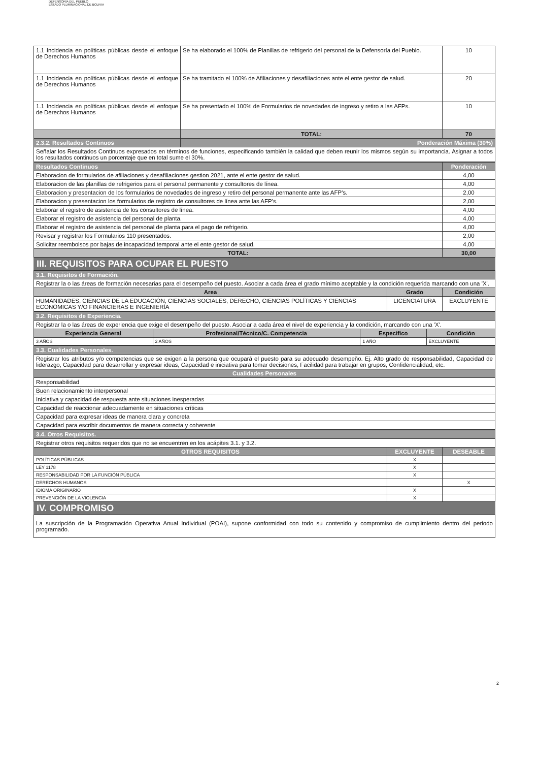DEFENSORÍA DEL PUEBLO
ESTADO PLURINACIONAL DE BOLIVIA
| 1.1 Incidencia en políticas públicas desde el enfoque de Derechos Humanos | Se ha elaborado el 100% de Planillas de refrigerio del personal de la Defensoría del Pueblo. | 10 |
| 1.1 Incidencia en políticas públicas desde el enfoque de Derechos Humanos | Se ha tramitado el 100% de Afiliaciones y desafiliaciones ante el ente gestor de salud. | 20 |
| 1.1 Incidencia en políticas públicas desde el enfoque de Derechos Humanos | Se ha presentado el 100% de Formularios de novedades de ingreso y retiro a las AFPs. | 10 |
| | TOTAL: | 70 |
| 2.3.2. Resultados Continuos | Ponderación Máxima (30%) | |
| Señalar los Resultados Continuos expresados en términos de funciones, especificando también la calidad que deben reunir los mismos según su importancia. Asignar a todos los resultados continuos un porcentaje que en total sume el 30%. | | |
| Resultados Continuos | Ponderación |
| --- | --- |
| Elaboracion de formularios de afiliaciones y desafiliaciones gestion 2021, ante el ente gestor de salud. | 4,00 |
| Elaboracion de las planillas de refrigerios para el personal permanente y consultores de línea. | 4,00 |
| Elaboracion y presentacion de los formularios de novedades de ingreso y retiro del personal permanente ante las AFP's. | 2,00 |
| Elaboracion y presentacion los formularios de registro de consultores de línea ante las AFP's. | 2,00 |
| Elaborar el registro de asistencia de los consultores de línea. | 4,00 |
| Elaborar el registro de asistencia del personal de planta. | 4,00 |
| Elaborar el registro de asistencia del personal de planta para el pago de refrigerio. | 4,00 |
| Revisar y registrar los Formularios 110 presentados. | 2,00 |
| Solicitar reembolsos por bajas de incapacidad temporal ante el ente gestor de salud. | 4,00 |
| TOTAL: | 30,00 |
III. REQUISITOS PARA OCUPAR EL PUESTO
| 3.1. Requisitos de Formación. | | |
| Registrar la o las áreas de formación necesarias para el desempeño del puesto. Asociar a cada área el grado mínimo aceptable y la condición requerida marcando con una 'X'. | | |
| Area | Grado | Condición |
| HUMANIDADES, CIENCIAS DE LA EDUCACIÓN, CIENCIAS SOCIALES, DERECHO, CIENCIAS POLÍTICAS Y CIENCIAS ECONÓMICAS Y/O FINANCIERAS E INGENIERÍA | LICENCIATURA | EXCLUYENTE |
| 3.2. Requisitos de Experiencia. | | | |
| Registrar la o las áreas de experiencia que exige el desempeño del puesto. Asociar a cada área el nivel de experiencia y la condición, marcando con una 'X'. | | | |
| Experiencia General | Profesional/Técnico/C. Competencia | Especifico | Condición |
| 3 AÑOS | 2 AÑOS | 1 AÑO | EXCLUYENTE |
| 3.3. Cualidades Personales. |
| Registrar los atributos y/o competencias que se exigen a la persona que ocupará el puesto para su adecuado desempeño. Ej. Alto grado de responsabilidad, Capacidad de liderazgo, Capacidad para desarrollar y expresar ideas, Capacidad e iniciativa para tomar decisiones, Facilidad para trabajar en grupos, Confidencialidad, etc. |
| Cualidades Personales |
| Responsabilidad |
| Buen relacionamiento interpersonal |
| Iniciativa y capacidad de respuesta ante situaciones inesperadas |
| Capacidad de reaccionar adecuadamente en situaciones críticas |
| Capacidad para expresar ideas de manera clara y concreta |
| Capacidad para escribir documentos de manera correcta y coherente |
| 3.4. Otros Requisitos. | | |
| Registrar otros requisitos requeridos que no se encuentren en los acápites 3.1. y 3.2. | | |
| OTROS REQUISITOS | EXCLUYENTE | DESEABLE |
| POLÍTICAS PÚBLICAS | X | |
| LEY 1178 | X | |
| RESPONSABILIDAD POR LA FUNCIÓN PÚBLICA | X | |
| DERECHOS HUMANOS | | X |
| IDIOMA ORIGINARIO | X | |
| PREVENCIÓN DE LA VIOLENCIA | X | |
IV. COMPROMISO
| La suscripción de la Programación Operativa Anual Individual (POAI), supone conformidad con todo su contenido y compromiso de cumplimiento dentro del periodo programado. |
2